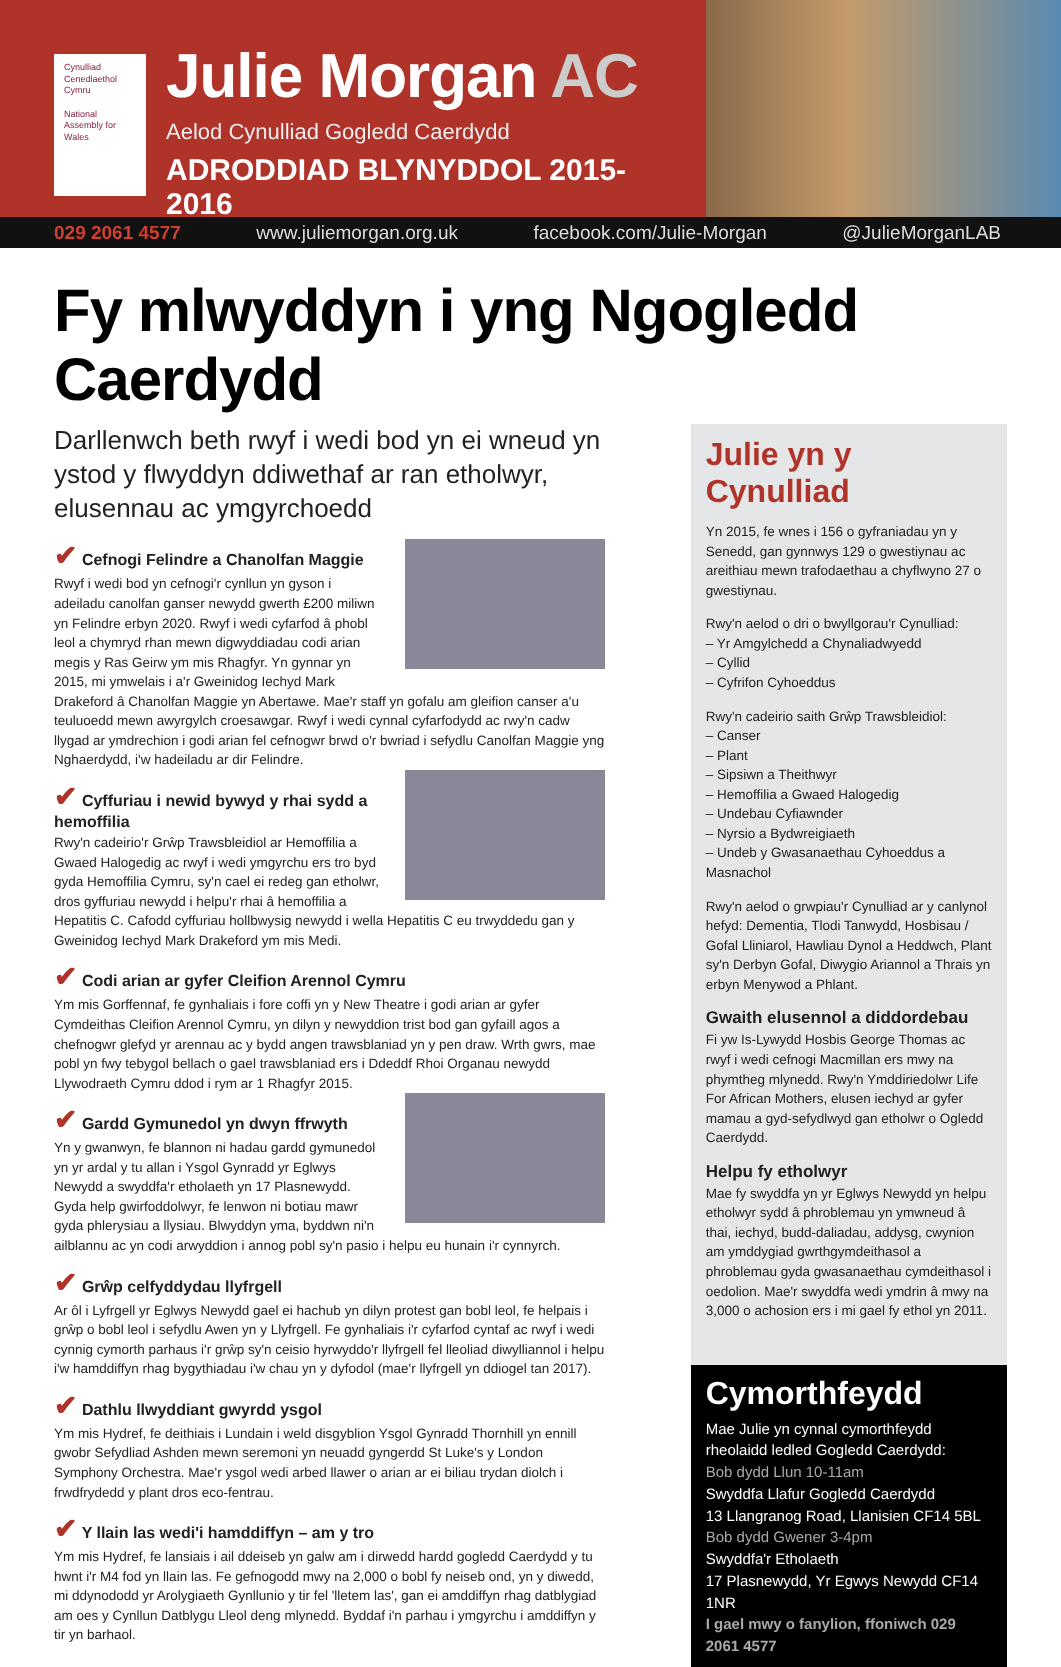Cynulliad Cenedlaethol Cymru
National Assembly for Wales
Julie Morgan AC
Aelod Cynulliad Gogledd Caerdydd
ADRODDIAD BLYNYDDOL 2015-2016
029 2061 4577 www.juliemorgan.org.uk facebook.com/Julie-Morgan @JulieMorganLAB
Fy mlwyddyn i yng Ngogledd Caerdydd
Darllenwch beth rwyf i wedi bod yn ei wneud yn ystod y flwyddyn ddiwethaf ar ran etholwyr, elusennau ac ymgyrchoedd
✔ Cefnogi Felindre a Chanolfan Maggie
Rwyf i wedi bod yn cefnogi'r cynllun yn gyson i adeiladu canolfan ganser newydd gwerth £200 miliwn yn Felindre erbyn 2020. Rwyf i wedi cyfarfod â phobl leol a chymryd rhan mewn digwyddiadau codi arian megis y Ras Geirw ym mis Rhagfyr. Yn gynnar yn 2015, mi ymwelais i a'r Gweinidog Iechyd Mark Drakeford â Chanolfan Maggie yn Abertawe. Mae'r staff yn gofalu am gleifion canser a'u teuluoedd mewn awyrgylch croesawgar. Rwyf i wedi cynnal cyfarfodydd ac rwy'n cadw llygad ar ymdrechion i godi arian fel cefnogwr brwd o'r bwriad i sefydlu Canolfan Maggie yng Nghaerdydd, i'w hadeiladu ar dir Felindre.
✔ Cyffuriau i newid bywyd y rhai sydd a hemoffilia
Rwy'n cadeirio'r Grŵp Trawsbleidiol ar Hemoffilia a Gwaed Halogedig ac rwyf i wedi ymgyrchu ers tro byd gyda Hemoffilia Cymru, sy'n cael ei redeg gan etholwr, dros gyffuriau newydd i helpu'r rhai â hemoffilia a Hepatitis C. Cafodd cyffuriau hollbwysig newydd i wella Hepatitis C eu trwyddedu gan y Gweinidog Iechyd Mark Drakeford ym mis Medi.
✔ Codi arian ar gyfer Cleifion Arennol Cymru
Ym mis Gorffennaf, fe gynhaliais i fore coffi yn y New Theatre i godi arian ar gyfer Cymdeithas Cleifion Arennol Cymru, yn dilyn y newyddion trist bod gan gyfaill agos a chefnogwr glefyd yr arennau ac y bydd angen trawsblaniad yn y pen draw. Wrth gwrs, mae pobl yn fwy tebygol bellach o gael trawsblaniad ers i Ddeddf Rhoi Organau newydd Llywodraeth Cymru ddod i rym ar 1 Rhagfyr 2015.
✔ Gardd Gymunedol yn dwyn ffrwyth
Yn y gwanwyn, fe blannon ni hadau gardd gymunedol yn yr ardal y tu allan i Ysgol Gynradd yr Eglwys Newydd a swyddfa'r etholaeth yn 17 Plasnewydd. Gyda help gwirfoddolwyr, fe lenwon ni botiau mawr gyda phlerysiau a llysiau. Blwyddyn yma, byddwn ni'n ailblannu ac yn codi arwyddion i annog pobl sy'n pasio i helpu eu hunain i'r cynnyrch.
✔ Grŵp celfyddydau llyfrgell
Ar ôl i Lyfrgell yr Eglwys Newydd gael ei hachub yn dilyn protest gan bobl leol, fe helpais i grŵp o bobl leol i sefydlu Awen yn y Llyfrgell. Fe gynhaliais i'r cyfarfod cyntaf ac rwyf i wedi cynnig cymorth parhaus i'r grŵp sy'n ceisio hyrwyddo'r llyfrgell fel lleoliad diwylliannol i helpu i'w hamddiffyn rhag bygythiadau i'w chau yn y dyfodol (mae'r llyfrgell yn ddiogel tan 2017).
✔ Dathlu llwyddiant gwyrdd ysgol
Ym mis Hydref, fe deithiais i Lundain i weld disgyblion Ysgol Gynradd Thornhill yn ennill gwobr Sefydliad Ashden mewn seremoni yn neuadd gyngerdd St Luke's y London Symphony Orchestra. Mae'r ysgol wedi arbed llawer o arian ar ei biliau trydan diolch i frwdfrydedd y plant dros eco-fentrau.
✔ Y llain las wedi'i hamddiffyn – am y tro
Ym mis Hydref, fe lansiais i ail ddeiseb yn galw am i dirwedd hardd gogledd Caerdydd y tu hwnt i'r M4 fod yn llain las. Fe gefnogodd mwy na 2,000 o bobl fy neiseb ond, yn y diwedd, mi ddynododd yr Arolygiaeth Gynllunio y tir fel 'lletem las', gan ei amddiffyn rhag datblygiad am oes y Cynllun Datblygu Lleol deng mlynedd. Byddaf i'n parhau i ymgyrchu i amddiffyn y tir yn barhaol.
Julie yn y Cynulliad
Yn 2015, fe wnes i 156 o gyfraniadau yn y Senedd, gan gynnwys 129 o gwestiynau ac areithiau mewn trafodaethau a chyflwyno 27 o gwestiynau.
Rwy'n aelod o dri o bwyllgorau'r Cynulliad:
– Yr Amgylchedd a Chynaliadwyedd
– Cyllid
– Cyfrifon Cyhoeddus
Rwy'n cadeirio saith Grŵp Trawsbleidiol:
– Canser
– Plant
– Sipsiwn a Theithwyr
– Hemoffilia a Gwaed Halogedig
– Undebau Cyfiawnder
– Nyrsio a Bydwreigiaeth
– Undeb y Gwasanaethau Cyhoeddus a Masnachol
Rwy'n aelod o grwpiau'r Cynulliad ar y canlynol hefyd: Dementia, Tlodi Tanwydd, Hosbisau / Gofal Lliniarol, Hawliau Dynol a Heddwch, Plant sy'n Derbyn Gofal, Diwygio Ariannol a Thrais yn erbyn Menywod a Phlant.
Gwaith elusennol a diddordebau
Fi yw Is-Lywydd Hosbis George Thomas ac rwyf i wedi cefnogi Macmillan ers mwy na phymtheg mlynedd. Rwy'n Ymddiriedolwr Life For African Mothers, elusen iechyd ar gyfer mamau a gyd-sefydlwyd gan etholwr o Ogledd Caerdydd.
Helpu fy etholwyr
Mae fy swyddfa yn yr Eglwys Newydd yn helpu etholwyr sydd â phroblemau yn ymwneud â thai, iechyd, budd-daliadau, addysg, cwynion am ymddygiad gwrthgymdeithasol a phroblemau gyda gwasanaethau cymdeithasol i oedolion. Mae'r swyddfa wedi ymdrin â mwy na 3,000 o achosion ers i mi gael fy ethol yn 2011.
Cymorthfeydd
Mae Julie yn cynnal cymorthfeydd rheolaidd ledled Gogledd Caerdydd:
Bob dydd Llun 10-11am
Swyddfa Llafur Gogledd Caerdydd
13 Llangranog Road, Llanisien CF14 5BL
Bob dydd Gwener 3-4pm
Swyddfa'r Etholaeth
17 Plasnewydd, Yr Egwys Newydd CF14 1NR
I gael mwy o fanylion, ffoniwch 029 2061 4577